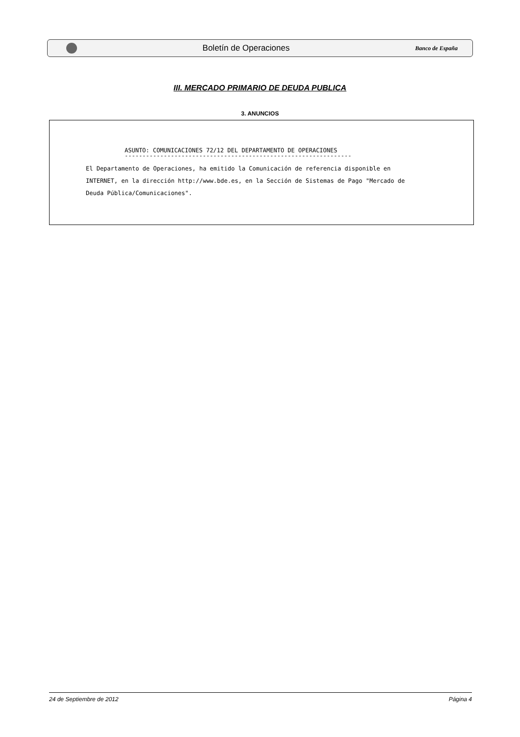Boletín de Operaciones
Banco de España
III. MERCADO PRIMARIO DE DEUDA PUBLICA
3. ANUNCIOS
ASUNTO: COMUNICACIONES 72/12 DEL DEPARTAMENTO DE OPERACIONES
----------------------------------------------------------------
El Departamento de Operaciones, ha emitido la Comunicación de referencia disponible en
INTERNET, en la dirección http://www.bde.es, en la Sección de Sistemas de Pago "Mercado de
Deuda Pública/Comunicaciones".
24 de Septiembre de 2012 Página 4